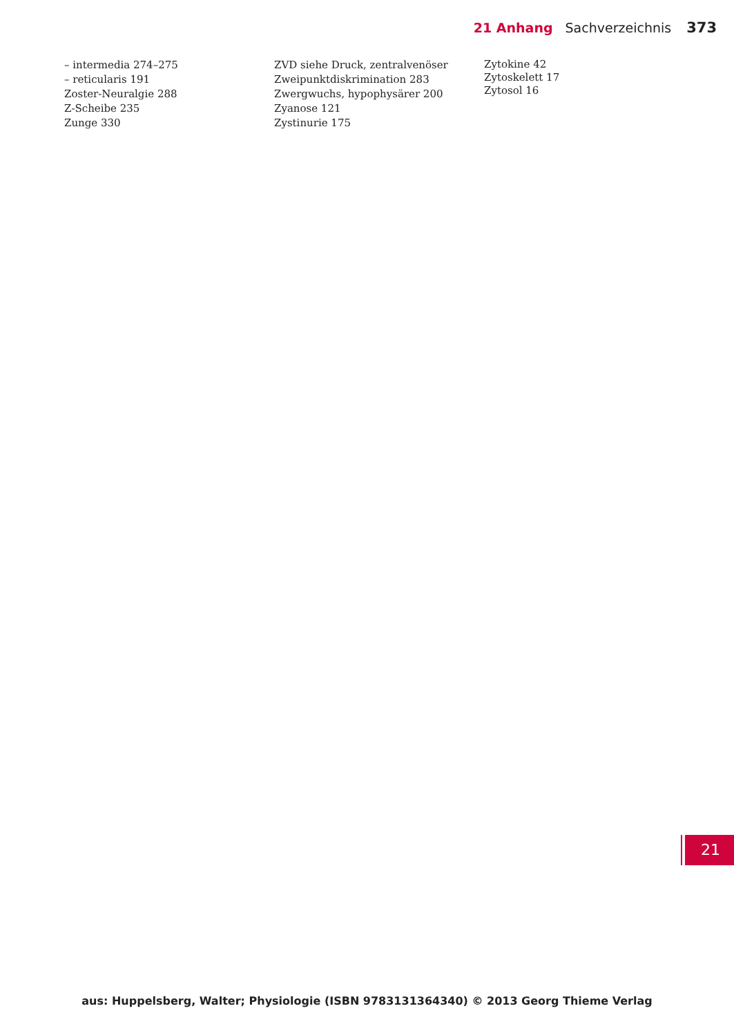21 Anhang Sachverzeichnis 373
– intermedia 274–275
– reticularis 191
Zoster-Neuralgie 288
Z-Scheibe 235
Zunge 330
ZVD siehe Druck, zentralvenöser
Zweipunktdiskrimination 283
Zwergwuchs, hypophysärer 200
Zyanose 121
Zystinurie 175
Zytokine 42
Zytoskelett 17
Zytosol 16
21
aus: Huppelsberg, Walter; Physiologie (ISBN 9783131364340) © 2013 Georg Thieme Verlag